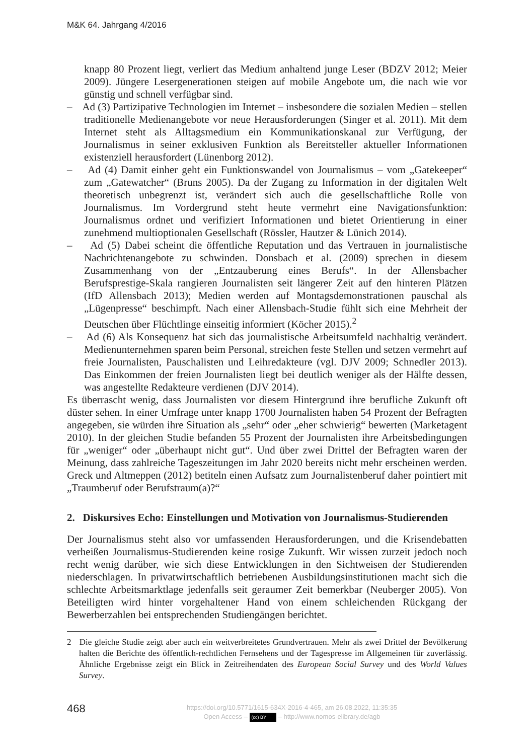M&K 64. Jahrgang 4/2016
knapp 80 Prozent liegt, verliert das Medium anhaltend junge Leser (BDZV 2012; Meier 2009). Jüngere Lesergenerationen steigen auf mobile Angebote um, die nach wie vor günstig und schnell verfügbar sind.
– Ad (3) Partizipative Technologien im Internet – insbesondere die sozialen Medien – stellen traditionelle Medienangebote vor neue Herausforderungen (Singer et al. 2011). Mit dem Internet steht als Alltagsmedium ein Kommunikationskanal zur Verfügung, der Journalismus in seiner exklusiven Funktion als Bereitsteller aktueller Informationen existenziell herausfordert (Lünenborg 2012).
– Ad (4) Damit einher geht ein Funktionswandel von Journalismus – vom „Gatekeeper“ zum „Gatewatcher“ (Bruns 2005). Da der Zugang zu Information in der digitalen Welt theoretisch unbegrenzt ist, verändert sich auch die gesellschaftliche Rolle von Journalismus. Im Vordergrund steht heute vermehrt eine Navigationsfunktion: Journalismus ordnet und verifiziert Informationen und bietet Orientierung in einer zunehmend multioptionalen Gesellschaft (Rössler, Hautzer & Lünich 2014).
– Ad (5) Dabei scheint die öffentliche Reputation und das Vertrauen in journalistische Nachrichtenangebote zu schwinden. Donsbach et al. (2009) sprechen in diesem Zusammenhang von der „Entzauberung eines Berufs“. In der Allensbacher Berufsprestige-Skala rangieren Journalisten seit längerer Zeit auf den hinteren Plätzen (IfD Allensbach 2013); Medien werden auf Montagsdemonstrationen pauschal als „Lügenpresse“ beschimpft. Nach einer Allensbach-Studie fühlt sich eine Mehrheit der Deutschen über Flüchtlinge einseitig informiert (Köcher 2015).<sup>2</sup>
– Ad (6) Als Konsequenz hat sich das journalistische Arbeitsumfeld nachhaltig verändert. Medienunternehmen sparen beim Personal, streichen feste Stellen und setzen vermehrt auf freie Journalisten, Pauschalisten und Leihredakteure (vgl. DJV 2009; Schnedler 2013). Das Einkommen der freien Journalisten liegt bei deutlich weniger als der Hälfte dessen, was angestellte Redakteure verdienen (DJV 2014).
Es überrascht wenig, dass Journalisten vor diesem Hintergrund ihre berufliche Zukunft oft düster sehen. In einer Umfrage unter knapp 1700 Journalisten haben 54 Prozent der Befragten angegeben, sie würden ihre Situation als „sehr“ oder „eher schwierig“ bewerten (Marketagent 2010). In der gleichen Studie befanden 55 Prozent der Journalisten ihre Arbeitsbedingungen für „weniger“ oder „überhaupt nicht gut“. Und über zwei Drittel der Befragten waren der Meinung, dass zahlreiche Tageszeitungen im Jahr 2020 bereits nicht mehr erscheinen werden. Greck und Altmeppen (2012) betiteln einen Aufsatz zum Journalistenberuf daher pointiert mit „Traumberuf oder Berufstraum(a)?“
2. Diskursives Echo: Einstellungen und Motivation von Journalismus-Studierenden
Der Journalismus steht also vor umfassenden Herausforderungen, und die Krisendebatten verheißen Journalismus-Studierenden keine rosige Zukunft. Wir wissen zurzeit jedoch noch recht wenig darüber, wie sich diese Entwicklungen in den Sichtweisen der Studierenden niederschlagen. In privatwirtschaftlich betriebenen Ausbildungsinstitutionen macht sich die schlechte Arbeitsmarktlage jedenfalls seit geraumer Zeit bemerkbar (Neuberger 2005). Von Beteiligten wird hinter vorgehaltener Hand von einem schleichenden Rückgang der Bewerberzahlen bei entsprechenden Studiengängen berichtet.
2 Die gleiche Studie zeigt aber auch ein weitverbreitetes Grundvertrauen. Mehr als zwei Drittel der Bevölkerung halten die Berichte des öffentlich-rechtlichen Fernsehens und der Tagespresse im Allgemeinen für zuverlässig. Ähnliche Ergebnisse zeigt ein Blick in Zeitreihendaten des European Social Survey und des World Values Survey.
468
https://doi.org/10.5771/1615-634X-2016-4-465, am 26.08.2022, 11:35:35
Open Access – (cc) BY – http://www.nomos-elibrary.de/agb